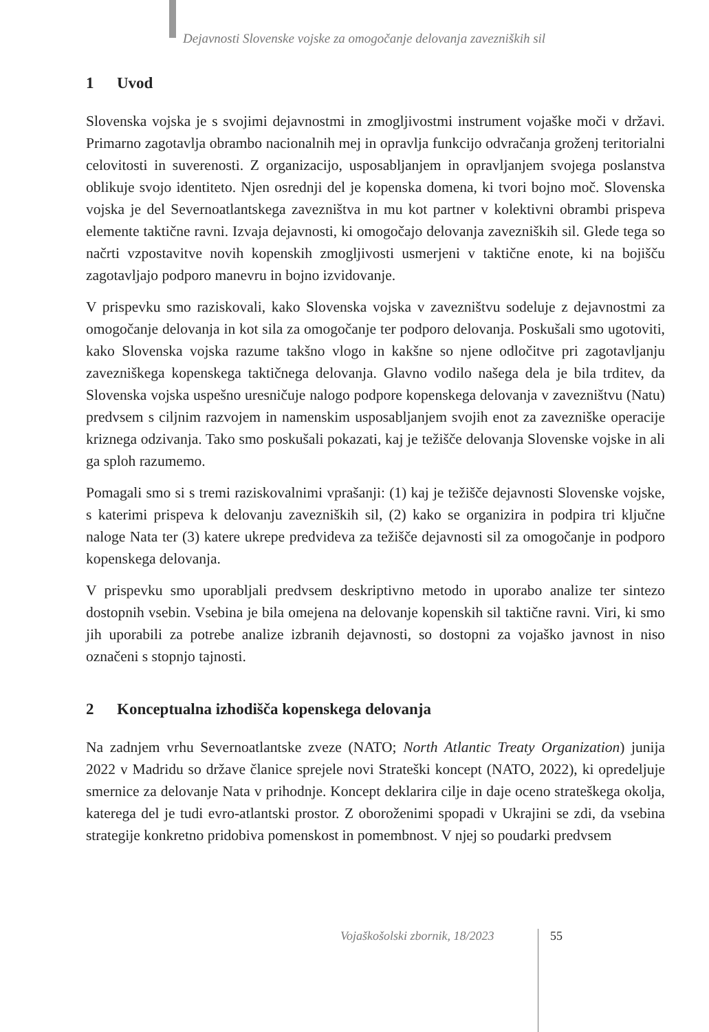Dejavnosti Slovenske vojske za omogočanje delovanja zavezniških sil
1 Uvod
Slovenska vojska je s svojimi dejavnostmi in zmogljivostmi instrument vojaške moči v državi. Primarno zagotavlja obrambo nacionalnih mej in opravlja funkcijo odvračanja groženj teritorialni celovitosti in suverenosti. Z organizacijo, usposabljanjem in opravljanjem svojega poslanstva oblikuje svojo identiteto. Njen osrednji del je kopenska domena, ki tvori bojno moč. Slovenska vojska je del Severnoatlantskega zavezništva in mu kot partner v kolektivni obrambi prispeva elemente taktične ravni. Izvaja dejavnosti, ki omogočajo delovanja zavezniških sil. Glede tega so načrti vzpostavitve novih kopenskih zmogljivosti usmerjeni v taktične enote, ki na bojišču zagotavljajo podporo manevru in bojno izvidovanje.
V prispevku smo raziskovali, kako Slovenska vojska v zavezništvu sodeluje z dejavnostmi za omogočanje delovanja in kot sila za omogočanje ter podporo delovanja. Poskušali smo ugotoviti, kako Slovenska vojska razume takšno vlogo in kakšne so njene odločitve pri zagotavljanju zavezniškega kopenskega taktičnega delovanja. Glavno vodilo našega dela je bila trditev, da Slovenska vojska uspešno uresničuje nalogo podpore kopenskega delovanja v zavezništvu (Natu) predvsem s ciljnim razvojem in namenskim usposabljanjem svojih enot za zavezniške operacije kriznega odzivanja. Tako smo poskušali pokazati, kaj je težišče delovanja Slovenske vojske in ali ga sploh razumemo.
Pomagali smo si s tremi raziskovalnimi vprašanji: (1) kaj je težišče dejavnosti Slovenske vojske, s katerimi prispeva k delovanju zavezniških sil, (2) kako se organizira in podpira tri ključne naloge Nata ter (3) katere ukrepe predvideva za težišče dejavnosti sil za omogočanje in podporo kopenskega delovanja.
V prispevku smo uporabljali predvsem deskriptivno metodo in uporabo analize ter sintezo dostopnih vsebin. Vsebina je bila omejena na delovanje kopenskih sil taktične ravni. Viri, ki smo jih uporabili za potrebe analize izbranih dejavnosti, so dostopni za vojaško javnost in niso označeni s stopnjo tajnosti.
2 Konceptualna izhodišča kopenskega delovanja
Na zadnjem vrhu Severnoatlantske zveze (NATO; North Atlantic Treaty Organization) junija 2022 v Madridu so države članice sprejele novi Strateški koncept (NATO, 2022), ki opredeljuje smernice za delovanje Nata v prihodnje. Koncept deklarira cilje in daje oceno strateškega okolja, katerega del je tudi evro-atlantski prostor. Z oboroženimi spopadi v Ukrajini se zdi, da vsebina strategije konkretno pridobiva pomenskost in pomembnost. V njej so poudarki predvsem
Vojaškošolski zbornik, 18/2023 55